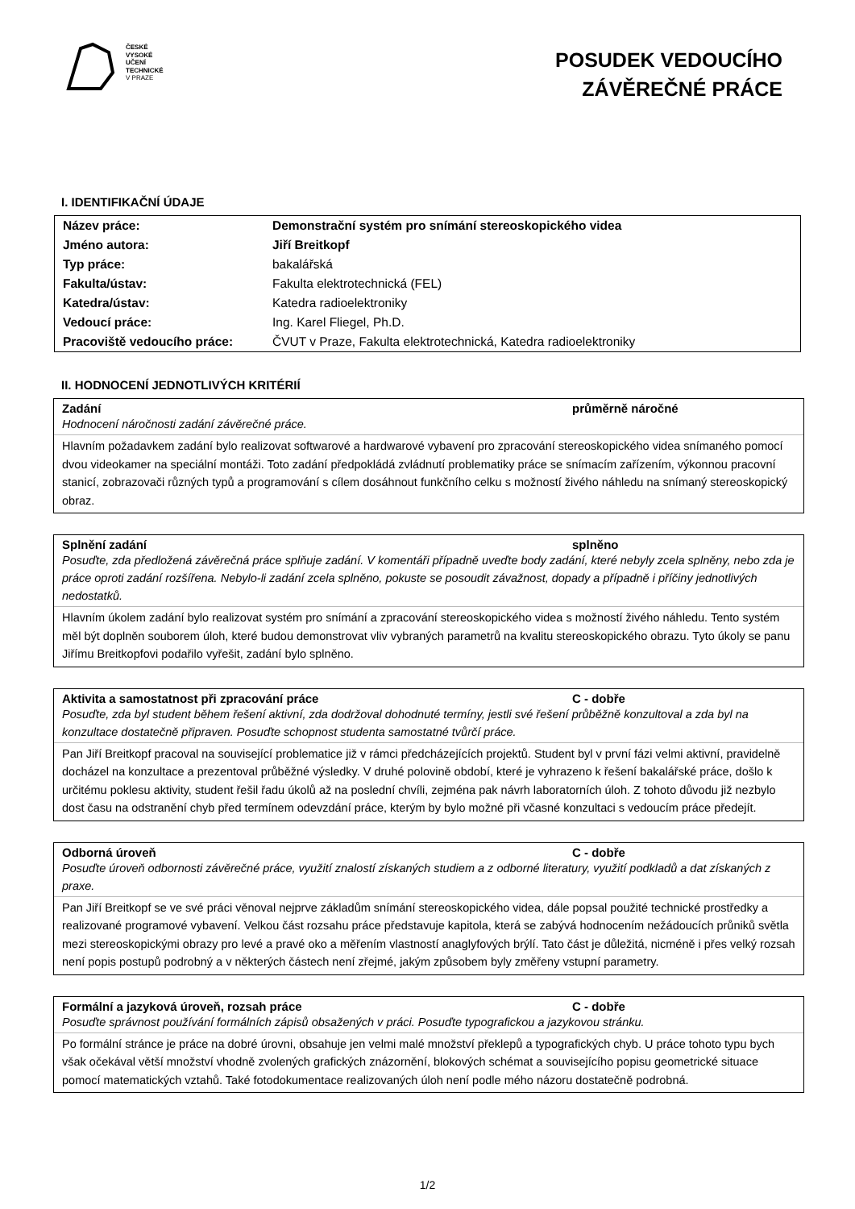ČESKÉ
VYSOKÉ
UČENÍ
TECHNICKÉ
V PRAZE
POSUDEK VEDOUCÍHO
ZÁVĚREČNÉ PRÁCE
I. IDENTIFIKAČNÍ ÚDAJE
| Název práce: | Demonstrační systém pro snímání stereoskopického videa |
| Jméno autora: | Jiří Breitkopf |
| Typ práce: | bakalářská |
| Fakulta/ústav: | Fakulta elektrotechnická (FEL) |
| Katedra/ústav: | Katedra radioelektroniky |
| Vedoucí práce: | Ing. Karel Fliegel, Ph.D. |
| Pracoviště vedoucího práce: | ČVUT v Praze, Fakulta elektrotechnická, Katedra radioelektroniky |
II. HODNOCENÍ JEDNOTLIVÝCH KRITÉRIÍ
Zadání průměrně náročné
Hodnocení náročnosti zadání závěrečné práce.
Hlavním požadavkem zadání bylo realizovat softwarové a hardwarové vybavení pro zpracování stereoskopického videa snímaného pomocí dvou videokamer na speciální montáži. Toto zadání předpokládá zvládnutí problematiky práce se snímacím zařízením, výkonnou pracovní stanicí, zobrazovači různých typů a programování s cílem dosáhnout funkčního celku s možností živého náhledu na snímaný stereoskopický obraz.
Splnění zadání splněno
Posuďte, zda předložená závěrečná práce splňuje zadání. V komentáři případně uveďte body zadání, které nebyly zcela splněny, nebo zda je práce oproti zadání rozšířena. Nebylo-li zadání zcela splněno, pokuste se posoudit závažnost, dopady a případně i příčiny jednotlivých nedostatků.
Hlavním úkolem zadání bylo realizovat systém pro snímání a zpracování stereoskopického videa s možností živého náhledu. Tento systém měl být doplněn souborem úloh, které budou demonstrovat vliv vybraných parametrů na kvalitu stereoskopického obrazu. Tyto úkoly se panu Jiřímu Breitkopfovi podařilo vyřešit, zadání bylo splněno.
Aktivita a samostatnost při zpracování práce C - dobře
Posuďte, zda byl student během řešení aktivní, zda dodržoval dohodnuté termíny, jestli své řešení průběžně konzultoval a zda byl na konzultace dostatečně připraven. Posuďte schopnost studenta samostatné tvůrčí práce.
Pan Jiří Breitkopf pracoval na související problematice již v rámci předcházejících projektů. Student byl v první fázi velmi aktivní, pravidelně docházel na konzultace a prezentoval průběžné výsledky. V druhé polovině období, které je vyhrazeno k řešení bakalářské práce, došlo k určitému poklesu aktivity, student řešil řadu úkolů až na poslední chvíli, zejména pak návrh laboratorních úloh. Z tohoto důvodu již nezbylo dost času na odstranění chyb před termínem odevzdání práce, kterým by bylo možné při včasné konzultaci s vedoucím práce předejít.
Odborná úroveň C - dobře
Posuďte úroveň odbornosti závěrečné práce, využití znalostí získaných studiem a z odborné literatury, využití podkladů a dat získaných z praxe.
Pan Jiří Breitkopf se ve své práci věnoval nejprve základům snímání stereoskopického videa, dále popsal použité technické prostředky a realizované programové vybavení. Velkou část rozsahu práce představuje kapitola, která se zabývá hodnocením nežádoucích průniků světla mezi stereoskopickými obrazy pro levé a pravé oko a měřením vlastností anaglyfových brýlí. Tato část je důležitá, nicméně i přes velký rozsah není popis postupů podrobný a v některých částech není zřejmé, jakým způsobem byly změřeny vstupní parametry.
Formální a jazyková úroveň, rozsah práce C - dobře
Posuďte správnost používání formálních zápisů obsažených v práci. Posuďte typografickou a jazykovou stránku.
Po formální stránce je práce na dobré úrovni, obsahuje jen velmi malé množství překlepů a typografických chyb. U práce tohoto typu bych však očekával větší množství vhodně zvolených grafických znázornění, blokových schémat a souvisejícího popisu geometrické situace pomocí matematických vztahů. Také fotodokumentace realizovaných úloh není podle mého názoru dostatečně podrobná.
1/2